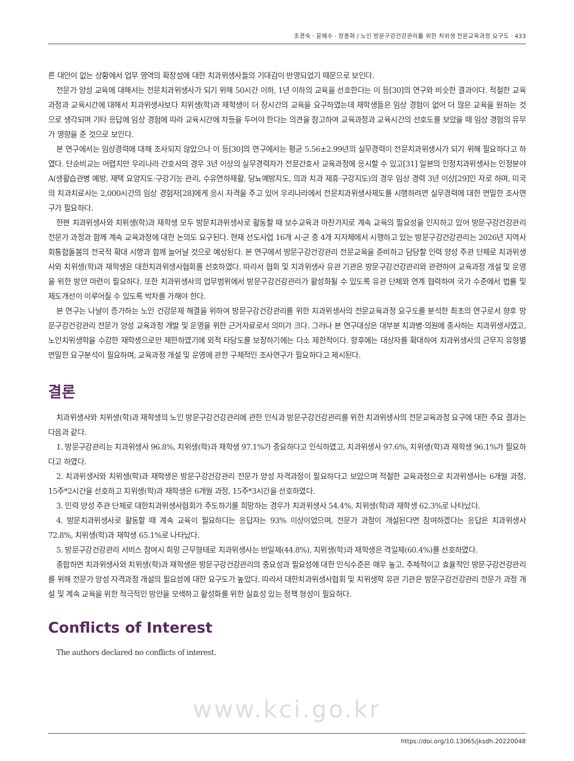조경숙 · 윤해수 · 장종화 / 노인 방문구강건강관리를 위한 치위생 전문교육과정 요구도 · 433
른 대안이 없는 상황에서 업무 영역의 확장성에 대한 치과위생사들의 기대감이 반영되었기 때문으로 보인다.
전문가 양성 교육에 대해서는 전문치과위생사가 되기 위해 50시간 이하, 1년 이하의 교육을 선호한다는 이 등[30]의 연구와 비슷한 결과이다. 적절한 교육과정과 교육시간에 대해서 치과위생사보다 치위생(학)과 재학생이 더 장시간의 교육을 요구하였는데 재학생들은 임상 경험이 없어 더 많은 교육을 원하는 것으로 생각되며 기타 응답에 임상 경험에 따라 교육시간에 차등을 두어야 한다는 의견을 참고하여 교육과정과 교육시간의 선호도를 보았을 때 임상 경험의 유무가 영향을 준 것으로 보인다.
본 연구에서는 임상경력에 대해 조사되지 않았으나 이 등[30]의 연구에서는 평균 5.56±2.99년의 실무경력이 전문치과위생사가 되기 위해 필요하다고 하였다. 단순비교는 어렵지만 우리나라 간호사의 경우 3년 이상의 실무경력자가 전문간호사 교육과정에 응시할 수 있고[31] 일본의 인정치과위생사는 인정분야 A(생활습관병 예방, 재택 요양지도·구강기능 관리, 수유연하재활, 당뇨예방지도, 의과 치과 제휴·구강지도)의 경우 임상 경력 3년 이상[29]인 자로 하며, 미국의 치과치료사는 2,000시간의 임상 경험자[28]에게 응시 자격을 주고 있어 우리나라에서 전문치과위생사제도를 시행하려면 실무경력에 대한 면밀한 조사연구가 필요하다.
한편 치과위생사와 치위생(학)과 재학생 모두 방문치과위생사로 활동할 때 보수교육과 마찬가지로 계속 교육의 필요성을 인지하고 있어 방문구강건강관리 전문가 과정과 함께 계속 교육과정에 대한 논의도 요구된다. 현재 선도사업 16개 시·군 중 4개 지자체에서 시행하고 있는 방문구강건강관리는 2026년 지역사회통합돌봄의 전국적 확대 시행과 함께 늘어날 것으로 예상된다. 본 연구에서 방문구강건강관리 전문교육을 준비하고 담당할 인력 양성 주관 단체로 치과위생사와 치위생(학)과 재학생은 대한치과위생사협회를 선호하였다. 따라서 협회 및 치과위생사 유관 기관은 방문구강건강관리와 관련하여 교육과정 개설 및 운영을 위한 방안 마련이 필요하다. 또한 치과위생사의 업무범위에서 방문구강건강관리가 활성화될 수 있도록 유관 단체와 연계 협력하여 국가 수준에서 법률 및 제도개선이 이루어질 수 있도록 박차를 가해야 한다.
본 연구는 나날이 증가하는 노인 건강문제 해결을 위하여 방문구강건강관리를 위한 치과위생사의 전문교육과정 요구도를 분석한 최초의 연구로서 향후 방문구강건강관리 전문가 양성 교육과정 개발 및 운영을 위한 근거자료로서 의미가 크다. 그러나 본 연구대상은 대부분 치과병·의원에 종사하는 치과위생사였고, 노인치위생학을 수강한 재학생으로만 제한하였기에 외적 타당도를 보장하기에는 다소 제한적이다. 향후에는 대상자를 확대하여 치과위생사의 근무지 유형별 면밀한 요구분석이 필요하며, 교육과정 개설 및 운영에 관한 구체적인 조사연구가 필요하다고 제시된다.
결론
치과위생사와 치위생(학)과 재학생의 노인 방문구강건강관리에 관한 인식과 방문구강건강관리를 위한 치과위생사의 전문교육과정 요구에 대한 주요 결과는 다음과 같다.
1. 방문구강관리는 치과위생사 96.8%, 치위생(학)과 재학생 97.1%가 중요하다고 인식하였고, 치과위생사 97.6%, 치위생(학)과 재학생 96.1%가 필요하다고 하였다.
2. 치과위생사와 치위생(학)과 재학생은 방문구강건강관리 전문가 양성 자격과정이 필요하다고 보았으며 적절한 교육과정으로 치과위생사는 6개월 과정, 15주*2시간을 선호하고 치위생(학)과 재학생은 6개월 과정, 15주*3시간을 선호하였다.
3. 인력 양성 주관 단체로 대한치과위생사협회가 주도하기를 희망하는 경우가 치과위생사 54.4%, 치위생(학)과 재학생 62.3%로 나타났다.
4. 방문치과위생사로 활동할 때 계속 교육이 필요하다는 응답자는 93% 이상이었으며, 전문가 과정이 개설된다면 참여하겠다는 응답은 치과위생사 72.8%, 치위생(학)과 재학생 65.1%로 나타났다.
5. 방문구강건강관리 서비스 참여시 희망 근무형태로 치과위생사는 반일제(44.8%), 치위생(학)과 재학생은 격일제(60.4%)를 선호하였다.
종합하면 치과위생사와 치위생(학)과 재학생은 방문구강건강관리의 중요성과 필요성에 대한 인식수준은 매우 높고, 주체적이고 효율적인 방문구강건강관리를 위해 전문가 양성 자격과정 개설의 필요성에 대한 요구도가 높았다. 따라서 대한치과위생사협회 및 치위생학 유관 기관은 방문구강건강관리 전문가 과정 개설 및 계속 교육을 위한 적극적인 방안을 모색하고 활성화를 위한 실효성 있는 정책 형성이 필요하다.
Conflicts of Interest
The authors declared no conflicts of interest.
www.kci.go.kr
https://doi.org/10.13065/jksdh.20220048